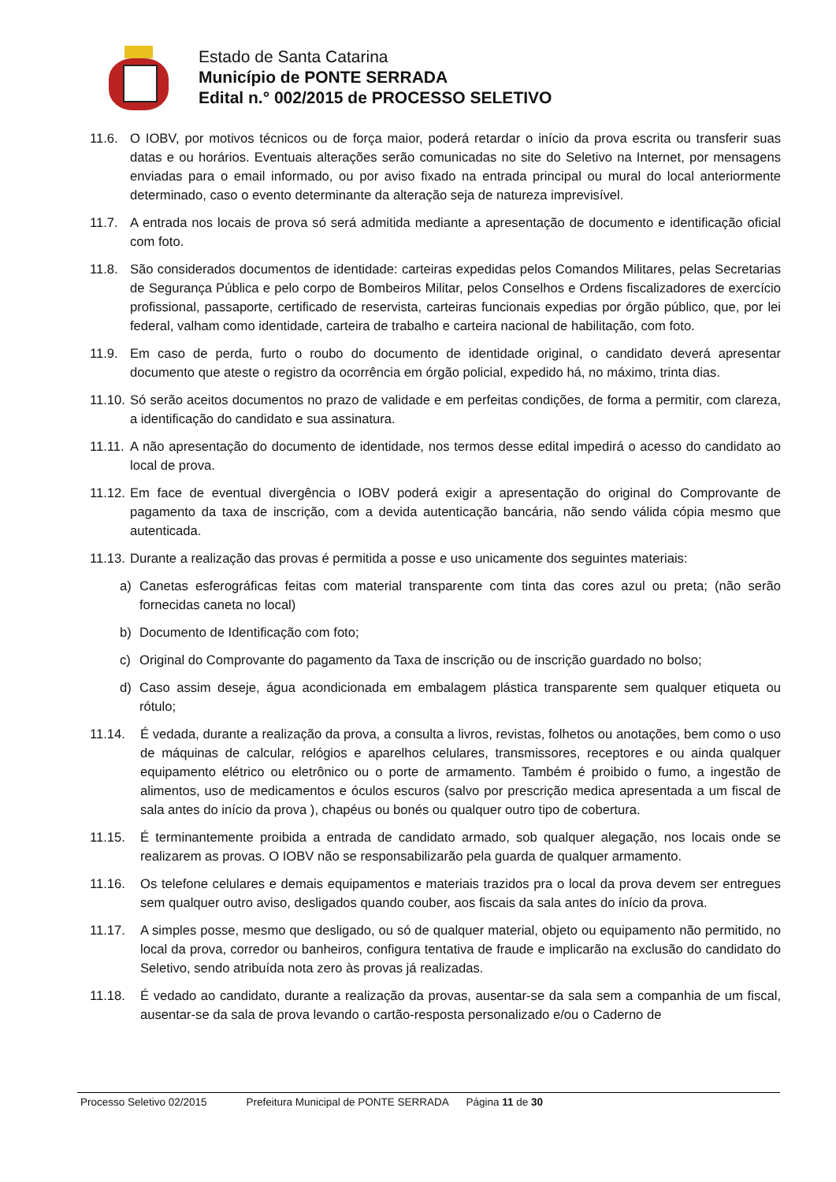Estado de Santa Catarina
Município de PONTE SERRADA
Edital n.° 002/2015 de PROCESSO SELETIVO
11.6. O IOBV, por motivos técnicos ou de força maior, poderá retardar o início da prova escrita ou transferir suas datas e ou horários. Eventuais alterações serão comunicadas no site do Seletivo na Internet, por mensagens enviadas para o email informado, ou por aviso fixado na entrada principal ou mural do local anteriormente determinado, caso o evento determinante da alteração seja de natureza imprevisível.
11.7. A entrada nos locais de prova só será admitida mediante a apresentação de documento e identificação oficial com foto.
11.8. São considerados documentos de identidade: carteiras expedidas pelos Comandos Militares, pelas Secretarias de Segurança Pública e pelo corpo de Bombeiros Militar, pelos Conselhos e Ordens fiscalizadores de exercício profissional, passaporte, certificado de reservista, carteiras funcionais expedias por órgão público, que, por lei federal, valham como identidade, carteira de trabalho e carteira nacional de habilitação, com foto.
11.9. Em caso de perda, furto o roubo do documento de identidade original, o candidato deverá apresentar documento que ateste o registro da ocorrência em órgão policial, expedido há, no máximo, trinta dias.
11.10.
Só serão aceitos documentos no prazo de validade e em perfeitas condições, de forma a permitir, com clareza, a identificação do candidato e sua assinatura.
11.11.
A não apresentação do documento de identidade, nos termos desse edital impedirá o acesso do candidato ao local de prova.
11.12.
Em face de eventual divergência o IOBV poderá exigir a apresentação do original do Comprovante de pagamento da taxa de inscrição, com a devida autenticação bancária, não sendo válida cópia mesmo que autenticada.
11.13.
Durante a realização das provas é permitida a posse e uso unicamente dos seguintes materiais:
a) Canetas esferográficas feitas com material transparente com tinta das cores azul ou preta; (não serão fornecidas caneta no local)
b) Documento de Identificação com foto;
c) Original do Comprovante do pagamento da Taxa de inscrição ou de inscrição guardado no bolso;
d) Caso assim deseje, água acondicionada em embalagem plástica transparente sem qualquer etiqueta ou rótulo;
11.14. É vedada, durante a realização da prova, a consulta a livros, revistas, folhetos ou anotações, bem como o uso de máquinas de calcular, relógios e aparelhos celulares, transmissores, receptores e ou ainda qualquer equipamento elétrico ou eletrônico ou o porte de armamento. Também é proibido o fumo, a ingestão de alimentos, uso de medicamentos e óculos escuros (salvo por prescrição medica apresentada a um fiscal de sala antes do início da prova ), chapéus ou bonés ou qualquer outro tipo de cobertura.
11.15. É terminantemente proibida a entrada de candidato armado, sob qualquer alegação, nos locais onde se realizarem as provas. O IOBV não se responsabilizarão pela guarda de qualquer armamento.
11.16. Os telefone celulares e demais equipamentos e materiais trazidos pra o local da prova devem ser entregues sem qualquer outro aviso, desligados quando couber, aos fiscais da sala antes do início da prova.
11.17. A simples posse, mesmo que desligado, ou só de qualquer material, objeto ou equipamento não permitido, no local da prova, corredor ou banheiros, configura tentativa de fraude e implicarão na exclusão do candidato do Seletivo, sendo atribuída nota zero às provas já realizadas.
11.18. É vedado ao candidato, durante a realização da provas, ausentar-se da sala sem a companhia de um fiscal, ausentar-se da sala de prova levando o cartão-resposta personalizado e/ou o Caderno de
Processo Seletivo 02/2015 Prefeitura Municipal de PONTE SERRADA Página 11 de 30